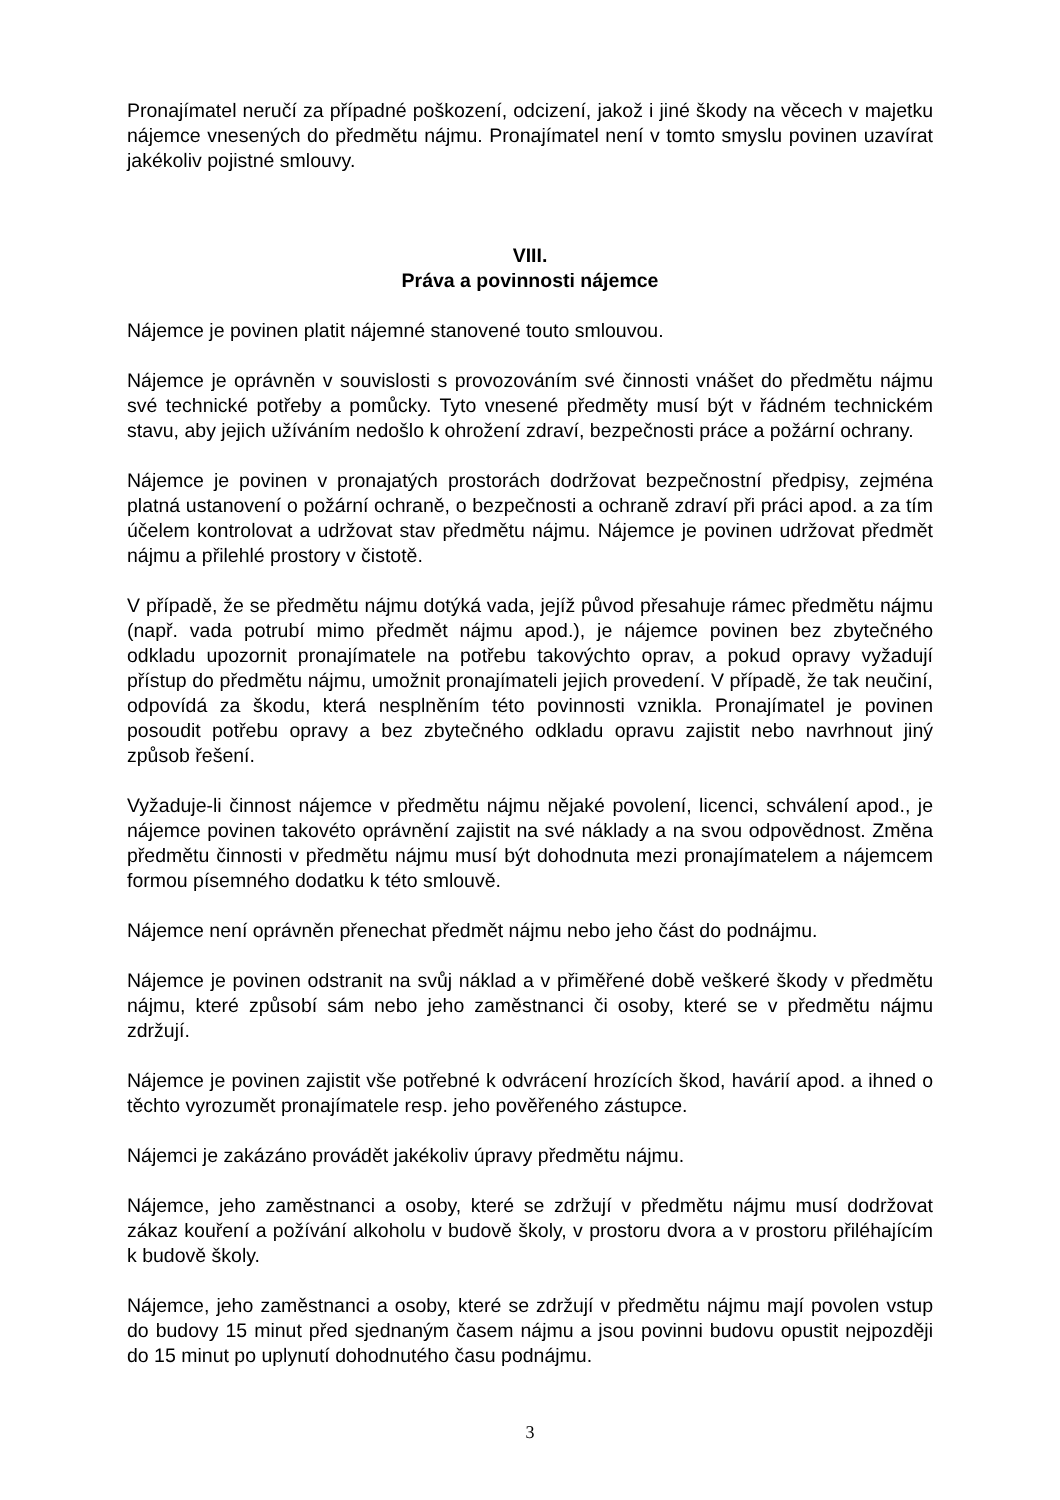Pronajímatel neručí za případné poškození, odcizení, jakož i jiné škody na věcech v majetku nájemce vnesených do předmětu nájmu. Pronajímatel není v tomto smyslu povinen uzavírat jakékoliv pojistné smlouvy.
VIII.
Práva a povinnosti nájemce
Nájemce je povinen platit nájemné stanovené touto smlouvou.
Nájemce je oprávněn v souvislosti s provozováním své činnosti vnášet do předmětu nájmu své technické potřeby a pomůcky. Tyto vnesené předměty musí být v řádném technickém stavu, aby jejich užíváním nedošlo k ohrožení zdraví, bezpečnosti práce a požární ochrany.
Nájemce je povinen v pronajatých prostorách dodržovat bezpečnostní předpisy, zejména platná ustanovení o požární ochraně, o bezpečnosti a ochraně zdraví při práci apod. a za tím účelem kontrolovat a udržovat stav předmětu nájmu. Nájemce je povinen udržovat předmět nájmu a přilehlé prostory v čistotě.
V případě, že se předmětu nájmu dotýká vada, jejíž původ přesahuje rámec předmětu nájmu (např. vada potrubí mimo předmět nájmu apod.), je nájemce povinen bez zbytečného odkladu upozornit pronajímatele na potřebu takovýchto oprav, a pokud opravy vyžadují přístup do předmětu nájmu, umožnit pronajímateli jejich provedení. V případě, že tak neučiní, odpovídá za škodu, která nesplněním této povinnosti vznikla. Pronajímatel je povinen posoudit potřebu opravy a bez zbytečného odkladu opravu zajistit nebo navrhnout jiný způsob řešení.
Vyžaduje-li činnost nájemce v předmětu nájmu nějaké povolení, licenci, schválení apod., je nájemce povinen takovéto oprávnění zajistit na své náklady a na svou odpovědnost. Změna předmětu činnosti v předmětu nájmu musí být dohodnuta mezi pronajímatelem a nájemcem formou písemného dodatku k této smlouvě.
Nájemce není oprávněn přenechat předmět nájmu nebo jeho část do podnájmu.
Nájemce je povinen odstranit na svůj náklad a v přiměřené době veškeré škody v předmětu nájmu, které způsobí sám nebo jeho zaměstnanci či osoby, které se v předmětu nájmu zdržují.
Nájemce je povinen zajistit vše potřebné k odvrácení hrozících škod, havárií apod. a ihned o těchto vyrozumět pronajímatele resp. jeho pověřeného zástupce.
Nájemci je zakázáno provádět jakékoliv úpravy předmětu nájmu.
Nájemce, jeho zaměstnanci a osoby, které se zdržují v předmětu nájmu musí dodržovat zákaz kouření a požívání alkoholu v budově školy, v prostoru dvora a v prostoru přiléhajícím k budově školy.
Nájemce, jeho zaměstnanci a osoby, které se zdržují v předmětu nájmu mají povolen vstup do budovy 15 minut před sjednaným časem nájmu a jsou povinni budovu opustit nejpozději do 15 minut po uplynutí dohodnutého času podnájmu.
3